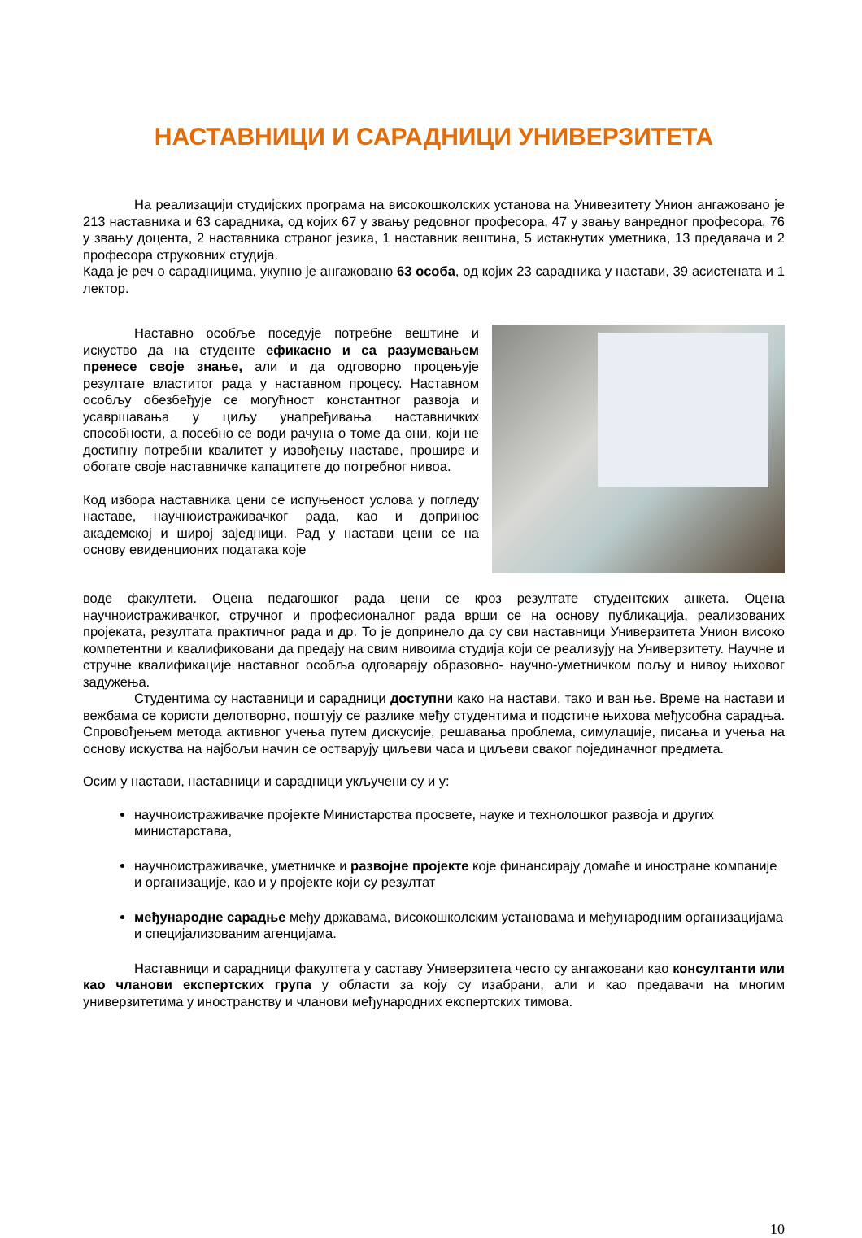НАСТАВНИЦИ И САРАДНИЦИ УНИВЕРЗИТЕТА
На реализацији студијских програма на високошколских установа на Унивезитету Унион ангажовано је 213 наставника и 63 сарадника, од којих 67 у звању редовног професора, 47 у звању ванредног професора, 76 у звању доцента, 2 наставника страног језика, 1 наставник вештина, 5 истакнутих уметника, 13 предавача и 2 професора струковних студија.
Када је реч о сарадницима, укупно је ангажовано 63 особа, од којих 23 сарадника у настави, 39 асистената и 1 лектор.
Наставно особље поседује потребне вештине и искуство да на студенте ефикасно и са разумевањем пренесе своје знање, али и да одговорно процењује резултате властитог рада у наставном процесу. Наставном особљу обезбеђује се могућност константног развоја и усавршавања у циљу унапређивања наставничких способности, а посебно се води рачуна о томе да они, који не достигну потребни квалитет у извођењу наставе, прошире и обогате своје наставничке капацитете до потребног нивоа.
Код избора наставника цени се испуњеност услова у погледу наставе, научноистраживачког рада, као и допринос академској и широј заједници. Рад у настави цени се на основу евиденционих података које
воде факултети. Оцена педагошког рада цени се кроз резултате студентских анкета. Оцена научноистраживачког, стручног и професионалног рада врши се на основу публикација, реализованих пројеката, резултата практичног рада и др. То је допринело да су сви наставници Универзитета Унион високо компетентни и квалификовани да предају на свим нивоима студија који се реализују на Универзитету. Научне и стручне квалификације наставног особља одговарају образовно- научно-уметничком пољу и нивоу њиховог задужења.
Студентима су наставници и сарадници доступни како на настави, тако и ван ње. Време на настави и вежбама се користи делотворно, поштују се разлике међу студентима и подстиче њихова међусобна сарадња. Спровођењем метода активног учења путем дискусије, решавања проблема, симулације, писања и учења на основу искуства на најбољи начин се остварују циљеви часа и циљеви сваког појединачног предмета.
Осим у настави, наставници и сарадници укључени су и у:
научноистраживачке пројекте Министарства просвете, науке и технолошког развоја и других министарстава,
научноистраживачке, уметничке и развојне пројекте које финансирају домаће и иностране компаније и организације, као и у пројекте који су резултат
међународне сарадње међу државама, високошколским установама и међународним организацијама и специјализованим агенцијама.
Наставници и сарадници факултета у саставу Универзитета често су ангажовани као консултанти или као чланови експертских група у области за коју су изабрани, али и као предавачи на многим универзитетима у иностранству и чланови међународних експертских тимова.
10